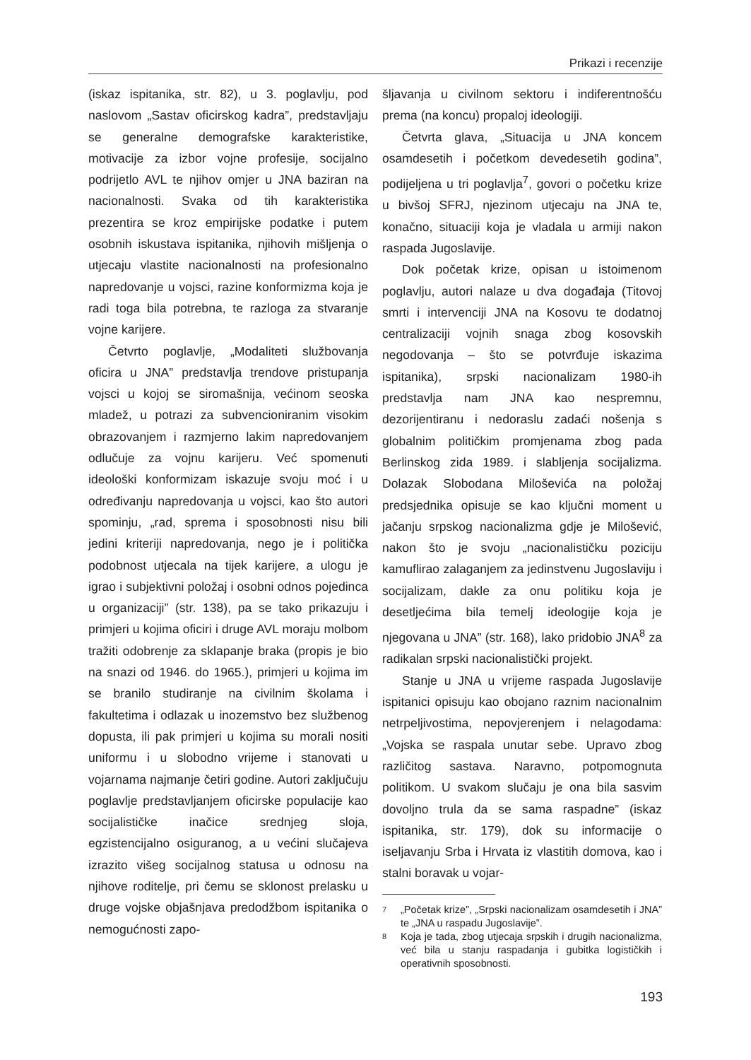Prikazi i recenzije
(iskaz ispitanika, str. 82), u 3. poglavlju, pod naslovom „Sastav oficirskog kadra”, predstavljaju se generalne demografske karakteristike, motivacije za izbor vojne profesije, socijalno podrijetlo AVL te njihov omjer u JNA baziran na nacionalnosti. Svaka od tih karakteristika prezentira se kroz empirijske podatke i putem osobnih iskustava ispitanika, njihovih mišljenja o utjecaju vlastite nacionalnosti na profesionalno napredovanje u vojsci, razine konformizma koja je radi toga bila potrebna, te razloga za stvaranje vojne karijere.
Četvrto poglavlje, „Modaliteti službovanja oficira u JNA” predstavlja trendove pristupanja vojsci u kojoj se siromašnija, većinom seoska mladež, u potrazi za subvencioniranim visokim obrazovanjem i razmjerno lakim napredovanjem odlučuje za vojnu karijeru. Već spomenuti ideološki konformizam iskazuje svoju moć i u određivanju napredovanja u vojsci, kao što autori spominju, „rad, sprema i sposobnosti nisu bili jedini kriteriji napredovanja, nego je i politička podobnost utjecala na tijek karijere, a ulogu je igrao i subjektivni položaj i osobni odnos pojedinca u organizaciji” (str. 138), pa se tako prikazuju i primjeri u kojima oficiri i druge AVL moraju molbom tražiti odobrenje za sklapanje braka (propis je bio na snazi od 1946. do 1965.), primjeri u kojima im se branilo studiranje na civilnim školama i fakultetima i odlazak u inozemstvo bez službenog dopusta, ili pak primjeri u kojima su morali nositi uniformu i u slobodno vrijeme i stanovati u vojarnama najmanje četiri godine. Autori zaključuju poglavlje predstavljanjem oficirske populacije kao socijalističke inačice srednjeg sloja, egzistencijalno osiguranog, a u većini slučajeva izrazito višeg socijalnog statusa u odnosu na njihove roditelje, pri čemu se sklonost prelasku u druge vojske objašnjava predodžbom ispitanika o nemogućnosti zapo-
šljavanja u civilnom sektoru i indiferentnošću prema (na koncu) propaloj ideologiji.
Četvrta glava, „Situacija u JNA koncem osamdesetih i početkom devedesetih godina”, podijeljena u tri poglavlja<sup>7</sup>, govori o početku krize u bivšoj SFRJ, njezinom utjecaju na JNA te, konačno, situaciji koja je vladala u armiji nakon raspada Jugoslavije.
Dok početak krize, opisan u istoimenom poglavlju, autori nalaze u dva događaja (Titovoj smrti i intervenciji JNA na Kosovu te dodatnoj centralizaciji vojnih snaga zbog kosovskih negodovanja – što se potvrđuje iskazima ispitanika), srpski nacionalizam 1980-ih predstavlja nam JNA kao nespremnu, dezorijentiranu i nedoraslu zadaći nošenja s globalnim političkim promjenama zbog pada Berlinskog zida 1989. i slabljenja socijalizma. Dolazak Slobodana Miloševića na položaj predsjednika opisuje se kao ključni moment u jačanju srpskog nacionalizma gdje je Milošević, nakon što je svoju „nacionalističku poziciju kamuflirao zalaganjem za jedinstvenu Jugoslaviju i socijalizam, dakle za onu politiku koja je desetljećima bila temelj ideologije koja je njegovana u JNA” (str. 168), lako pridobio JNA<sup>8</sup> za radikalan srpski nacionalistički projekt.
Stanje u JNA u vrijeme raspada Jugoslavije ispitanici opisuju kao obojano raznim nacionalnim netrpeljivostima, nepovjerenjem i nelagodama: „Vojska se raspala unutar sebe. Upravo zbog različitog sastava. Naravno, potpomognuta politikom. U svakom slučaju je ona bila sasvim dovoljno trula da se sama raspadne” (iskaz ispitanika, str. 179), dok su informacije o iseljavanju Srba i Hrvata iz vlastitih domova, kao i stalni boravak u vojar-
7 „Početak krize”, „Srpski nacionalizam osamdesetih i JNA” te „JNA u raspadu Jugoslavije”.
8 Koja je tada, zbog utjecaja srpskih i drugih nacionalizma, već bila u stanju raspadanja i gubitka logističkih i operativnih sposobnosti.
193